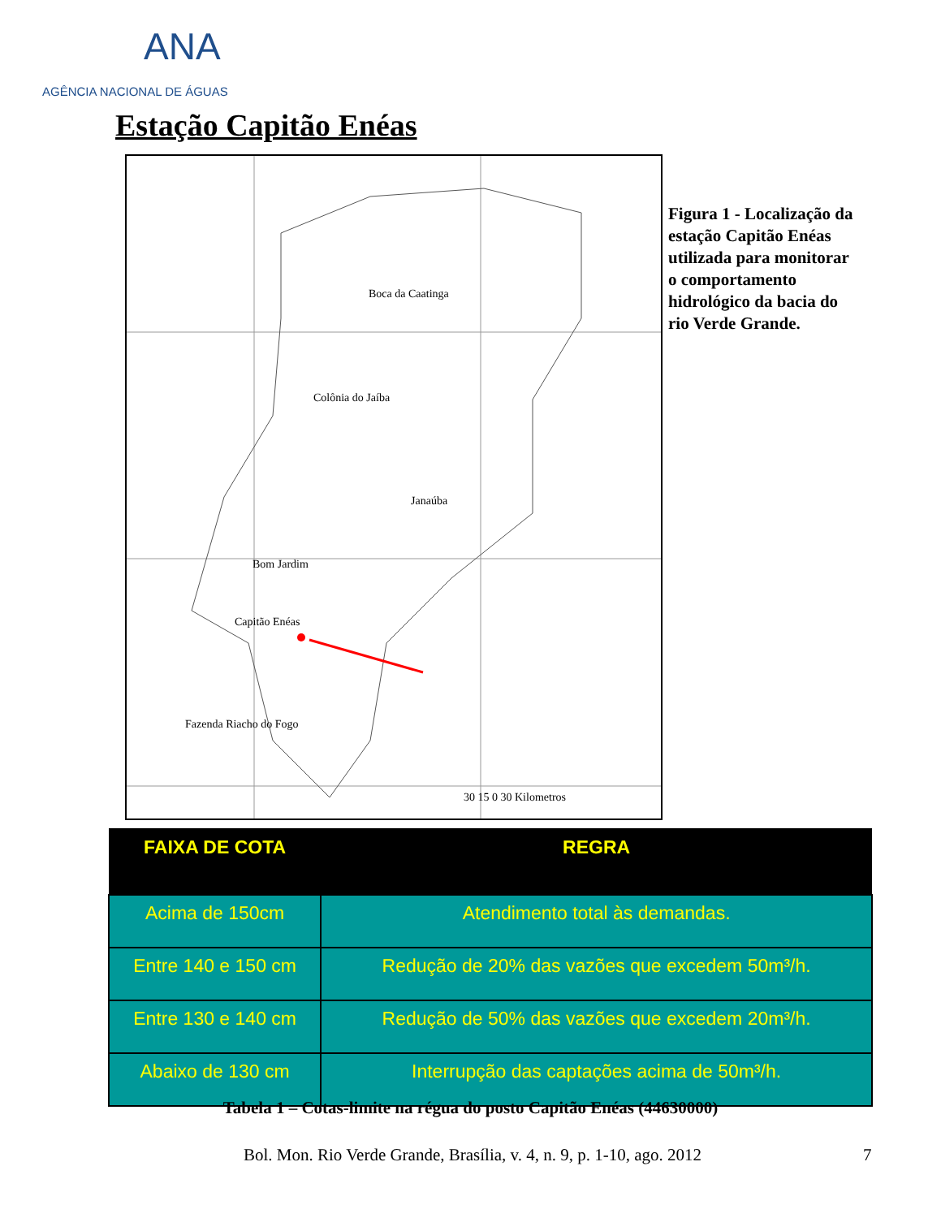ANA
AGÊNCIA NACIONAL DE ÁGUAS
Estação Capitão Enéas
Boca da Caatinga
Colônia do Jaíba
Janaúba
Bom Jardim
Capitão Enéas
Fazenda Riacho do Fogo
30 15 0 30 Kilometros
Figura 1 - Localização da estação Capitão Enéas utilizada para monitorar o comportamento hidrológico da bacia do rio Verde Grande.
| FAIXA DE COTA | REGRA |
| --- | --- |
| Acima de 150cm | Atendimento total às demandas. |
| Entre 140 e 150 cm | Redução de 20% das vazões que excedem 50m³/h. |
| Entre 130 e 140 cm | Redução de 50% das vazões que excedem 20m³/h. |
| Abaixo de 130 cm | Interrupção das captações acima de 50m³/h. |
Tabela 1 – Cotas-limite na régua do posto Capitão Enéas (44630000)
Bol. Mon. Rio Verde Grande, Brasília, v. 4, n. 9, p. 1-10, ago. 2012
7